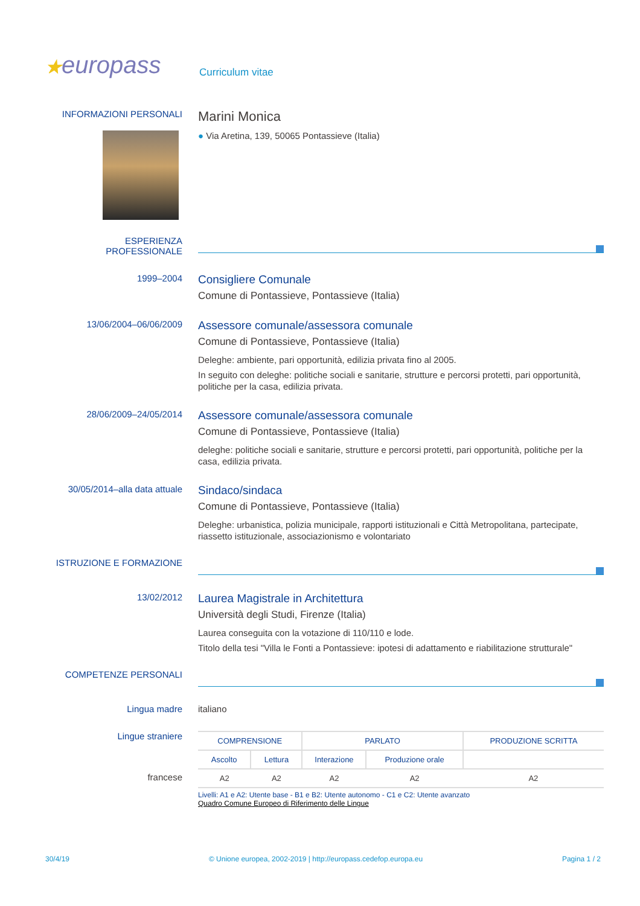★europass
Curriculum vitae
INFORMAZIONI PERSONALI
Marini Monica
● Via Aretina, 139, 50065 Pontassieve (Italia)
ESPERIENZA
PROFESSIONALE
1999–2004
Consigliere Comunale
Comune di Pontassieve, Pontassieve (Italia)
13/06/2004–06/06/2009
Assessore comunale/assessora comunale
Comune di Pontassieve, Pontassieve (Italia)
Deleghe: ambiente, pari opportunità, edilizia privata fino al 2005.
In seguito con deleghe: politiche sociali e sanitarie, strutture e percorsi protetti, pari opportunità, politiche per la casa, edilizia privata.
28/06/2009–24/05/2014
Assessore comunale/assessora comunale
Comune di Pontassieve, Pontassieve (Italia)
deleghe: politiche sociali e sanitarie, strutture e percorsi protetti, pari opportunità, politiche per la casa, edilizia privata.
30/05/2014–alla data attuale
Sindaco/sindaca
Comune di Pontassieve, Pontassieve (Italia)
Deleghe: urbanistica, polizia municipale, rapporti istituzionali e Città Metropolitana, partecipate, riassetto istituzionale, associazionismo e volontariato
ISTRUZIONE E FORMAZIONE
13/02/2012
Laurea Magistrale in Architettura
Università degli Studi, Firenze (Italia)
Laurea conseguita con la votazione di 110/110 e lode.
Titolo della tesi "Villa le Fonti a Pontassieve: ipotesi di adattamento e riabilitazione strutturale"
COMPETENZE PERSONALI
Lingua madre italiano
Lingue straniere
francese
| COMPRENSIONE | | PARLATO | | PRODUZIONE SCRITTA |
| --- | --- | --- | --- | --- |
| Ascolto | Lettura | Interazione | Produzione orale | |
| A2 | A2 | A2 | A2 | A2 |
Livelli: A1 e A2: Utente base - B1 e B2: Utente autonomo - C1 e C2: Utente avanzato
Quadro Comune Europeo di Riferimento delle Lingue
30/4/19 © Unione europea, 2002-2019 | http://europass.cedefop.europa.eu Pagina 1 / 2